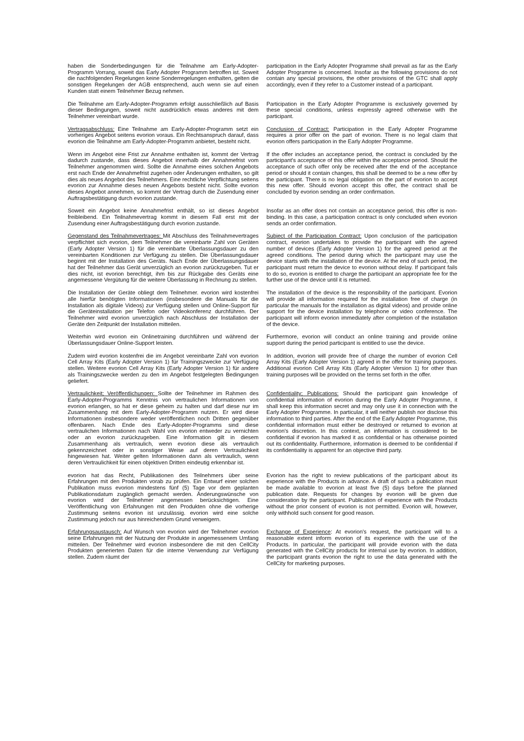haben die Sonderbedingungen für die Teilnahme am Early-Adopter-Programm Vorrang, soweit das Early Adopter Programm betroffen ist. Soweit die nachfolgenden Regelungen keine Sonderregelungen enthalten, gelten die sonstigen Regelungen der AGB entsprechend, auch wenn sie auf einen Kunden statt einem Teilnehmer Bezug nehmen.
participation in the Early Adopter Programme shall prevail as far as the Early Adopter Programme is concerned. Insofar as the following provisions do not contain any special provisions, the other provisions of the GTC shall apply accordingly, even if they refer to a Customer instead of a participant.
Die Teilnahme am Early-Adopter-Programm erfolgt ausschließlich auf Basis dieser Bedingungen, soweit nicht ausdrücklich etwas anderes mit dem Teilnehmer vereinbart wurde.
Participation in the Early Adopter Programme is exclusively governed by these special conditions, unless expressly agreed otherwise with the participant.
Vertragsabschluss: Eine Teilnahme am Early-Adopter-Programm setzt ein vorheriges Angebot seitens evorion voraus. Ein Rechtsanspruch darauf, dass evorion die Teilnahme am Early-Adopter-Programm anbietet, besteht nicht.
Conclusion of Contract: Participation in the Early Adopter Programme requires a prior offer on the part of evorion. There is no legal claim that evorion offers participation in the Early Adopter Programme.
Wenn im Angebot eine Frist zur Annahme enthalten ist, kommt der Vertrag dadurch zustande, dass dieses Angebot innerhalb der Annahmefrist vom Teilnehmer angenommen wird. Sollte die Annahme eines solchen Angebots erst nach Ende der Annahmefrist zugehen oder Änderungen enthalten, so gilt dies als neues Angebot des Teilnehmers. Eine rechtliche Verpflichtung seitens evorion zur Annahme dieses neuen Angebots besteht nicht. Sollte evorion dieses Angebot annehmen, so kommt der Vertrag durch die Zusendung einer Auftragsbestätigung durch evorion zustande.
If the offer includes an acceptance period, the contract is concluded by the participant's acceptance of this offer within the acceptance period. Should the acceptance of such offer only be received after the end of the acceptance period or should it contain changes, this shall be deemed to be a new offer by the participant. There is no legal obligation on the part of evorion to accept this new offer. Should evorion accept this offer, the contract shall be concluded by evorion sending an order confirmation.
Soweit ein Angebot keine Annahmefrist enthält, so ist dieses Angebot freibleibend. Ein Teilnahmevertrag kommt in diesem Fall erst mit der Zusendung einer Auftragsbestätigung durch evorion zustande.
Insofar as an offer does not contain an acceptance period, this offer is non-binding. In this case, a participation contract is only concluded when evorion sends an order confirmation.
Gegenstand des Teilnahmevertrages: Mit Abschluss des Teilnahmevertrages verpflichtet sich evorion, dem Teilnehmer die vereinbarte Zahl von Geräten (Early Adopter Version 1) für die vereinbarte Überlassungsdauer zu den vereinbarten Konditionen zur Verfügung zu stellen. Die Überlassungsdauer beginnt mit der Installation des Geräts. Nach Ende der Überlassungsdauer hat der Teilnehmer das Gerät unverzüglich an evorion zurückzugeben. Tut er dies nicht, ist evorion berechtigt, ihm bis zur Rückgabe des Geräts eine angemessene Vergütung für die weitere Überlassung in Rechnung zu stellen.
Subject of the Participation Contract: Upon conclusion of the participation contract, evorion undertakes to provide the participant with the agreed number of devices (Early Adopter Version 1) for the agreed period at the agreed conditions. The period during which the participant may use the device starts with the installation of the device. At the end of such period, the participant must return the device to evorion without delay. If participant fails to do so, evorion is entitled to charge the participant an appropriate fee for the further use of the device until it is returned.
Die Installation der Geräte obliegt dem Teilnehmer. evorion wird kostenfrei alle hierfür benötigten Informationen (insbesondere die Manuals für die Installation als digitale Videos) zur Verfügung stellen und Online-Support für die Geräteinstallation per Telefon oder Videokonferenz durchführen. Der Teilnehmer wird evorion unverzüglich nach Abschluss der Installation der Geräte den Zeitpunkt der Installation mitteilen.
The installation of the device is the responsibility of the participant. Evorion will provide all information required for the installation free of charge (in particular the manuals for the installation as digital videos) and provide online support for the device installation by telephone or video conference. The participant will inform evorion immediately after completion of the installation of the device.
Weiterhin wird evorion ein Onlinetraining durchführen und während der Überlassungsdauer Online-Support leisten.
Furthermore, evorion will conduct an online training and provide online support during the period participant is entitled to use the device.
Zudem wird evorion kostenfrei die im Angebot vereinbarte Zahl von evorion Cell Array Kits (Early Adopter Version 1) für Trainingszwecke zur Verfügung stellen. Weitere evorion Cell Array Kits (Early Adopter Version 1) für andere als Trainingszwecke werden zu den im Angebot festgelegten Bedingungen geliefert.
In addition, evorion will provide free of charge the number of evorion Cell Array Kits (Early Adopter Version 1) agreed in the offer for training purposes. Additional evorion Cell Array Kits (Early Adopter Version 1) for other than training purposes will be provided on the terms set forth in the offer.
Vertraulichkeit; Veröffentlichungen: Sollte der Teilnehmer im Rahmen des Early-Adopter-Programms Kenntnis von vertraulichen Informationen von evorion erlangen, so hat er diese geheim zu halten und darf diese nur im Zusammenhang mit dem Early-Adopter-Programm nutzen. Er wird diese Informationen insbesondere weder veröffentlichen noch Dritten gegenüber offenbaren. Nach Ende des Early-Adopter-Programms sind diese vertraulichen Informationen nach Wahl von evorion entweder zu vernichten oder an evorion zurückzugeben. Eine Information gilt in diesem Zusammenhang als vertraulich, wenn evorion diese als vertraulich gekennzeichnet oder in sonstiger Weise auf deren Vertraulichkeit hingewiesen hat. Weiter gelten Informationen dann als vertraulich, wenn deren Vertraulichkeit für einen objektiven Dritten eindeutig erkennbar ist.
Confidentiality; Publications: Should the participant gain knowledge of confidential information of evorion during the Early Adopter Programme, it shall keep this information secret and may only use it in connection with the Early Adopter Programme. In particular, it will neither publish nor disclose this information to third parties. After the end of the Early Adopter Programme, this confidential information must either be destroyed or returned to evorion at evorion's discretion. In this context, an information is considered to be confidential if evorion has marked it as confidential or has otherwise pointed out its confidentiality. Furthermore, information is deemed to be confidential if its confidentiality is apparent for an objective third party.
evorion hat das Recht, Publikationen des Teilnehmers über seine Erfahrungen mit den Produkten vorab zu prüfen. Ein Entwurf einer solchen Publikation muss evorion mindestens fünf (5) Tage vor dem geplanten Publikationsdatum zugänglich gemacht werden. Änderungswünsche von evorion wird der Teilnehmer angemessen berücksichtigen. Eine Veröffentlichung von Erfahrungen mit den Produkten ohne die vorherige Zustimmung seitens evorion ist unzulässig. evorion wird eine solche Zustimmung jedoch nur aus hinreichendem Grund verweigern.
Evorion has the right to review publications of the participant about its experience with the Products in advance. A draft of such a publication must be made available to evorion at least five (5) days before the planned publication date. Requests for changes by evorion will be given due consideration by the participant. Publication of experience with the Products without the prior consent of evorion is not permitted. Evorion will, however, only withhold such consent for good reason.
Erfahrungsaustausch: Auf Wunsch von evorion wird der Teilnehmer evorion seine Erfahrungen mit der Nutzung der Produkte in angemessenem Umfang mitteilen. Der Teilnehmer wird evorion insbesondere die mit den CellCity Produkten generierten Daten für die interne Verwendung zur Verfügung stellen. Zudem räumt der
Exchange of Experience: At evorion's request, the participant will to a reasonable extent inform evorion of its experience with the use of the Products. In particular, the participant will provide evorion with the data generated with the CellCity products for internal use by evorion. In addition, the participant grants evorion the right to use the data generated with the CellCity for marketing purposes.